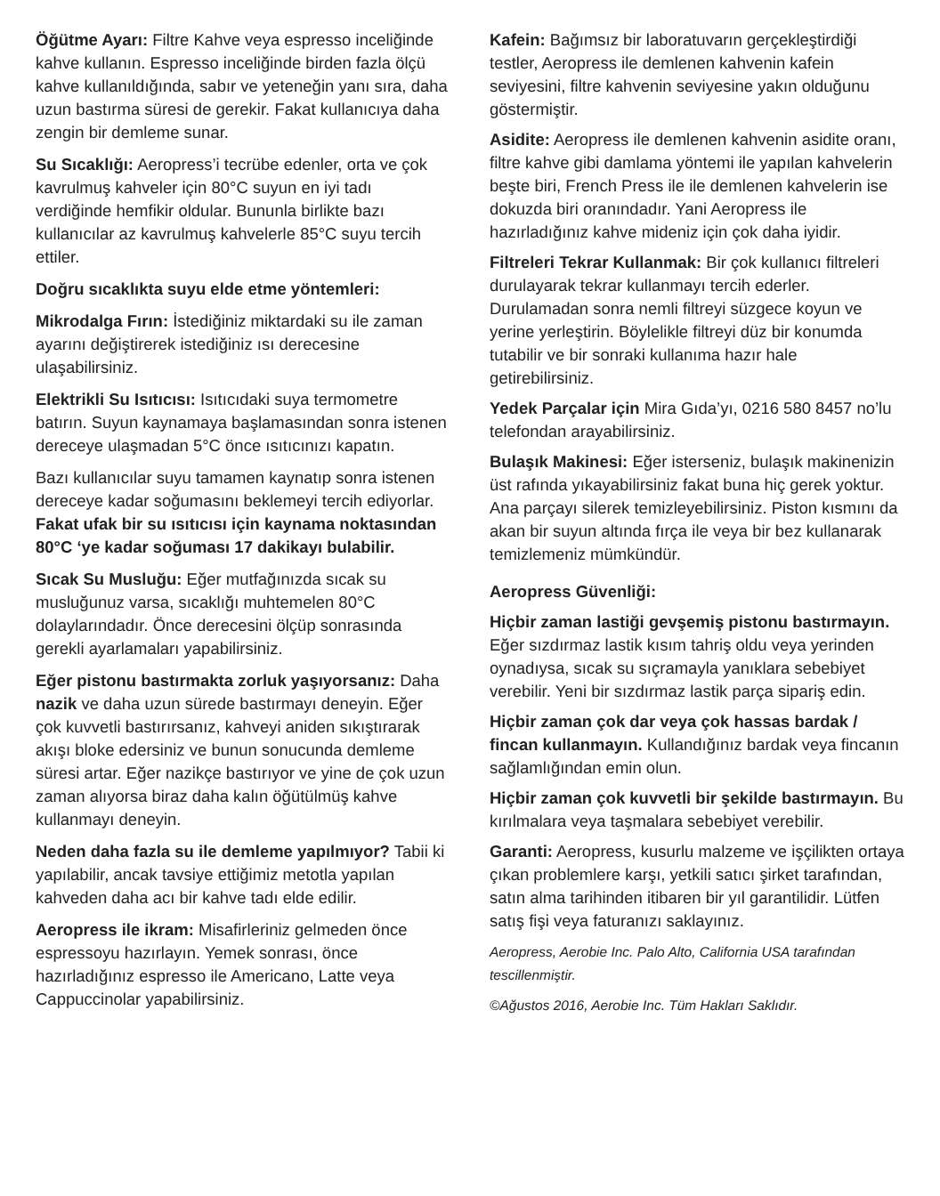Öğütme Ayarı: Filtre Kahve veya espresso inceliğinde kahve kullanın. Espresso inceliğinde birden fazla ölçü kahve kullanıldığında, sabır ve yeteneğin yanı sıra, daha uzun bastırma süresi de gerekir. Fakat kullanıcıya daha zengin bir demleme sunar.
Su Sıcaklığı: Aeropress’i tecrübe edenler, orta ve çok kavrulmuş kahveler için 80°C suyun en iyi tadı verdiğinde hemfikir oldular. Bununla birlikte bazı kullanıcılar az kavrulmuş kahvelerle 85°C suyu tercih ettiler.
Doğru sıcaklıkta suyu elde etme yöntemleri:
Mikrodalga Fırın: İstediğiniz miktardaki su ile zaman ayarını değiştirerek istediğiniz ısı derecesine ulaşabilirsiniz.
Elektrikli Su Isıtıcısı: Isıtıcıdaki suya termometre batırın. Suyun kaynamaya başlamasından sonra istenen dereceye ulaşmadan 5°C önce ısıtıcınızı kapatın.
Bazı kullanıcılar suyu tamamen kaynatıp sonra istenen dereceye kadar soğumasını beklemeyi tercih ediyorlar. Fakat ufak bir su ısıtıcısı için kaynama noktasından 80°C ‘ye kadar soğuması 17 dakikayı bulabilir.
Sıcak Su Musluğu: Eğer mutfağınızda sıcak su musluğunuz varsa, sıcaklığı muhtemelen 80°C dolaylarındadır. Önce derecesini ölçüp sonrasında gerekli ayarlamaları yapabilirsiniz.
Eğer pistonu bastırmakta zorluk yaşıyorsanız: Daha nazik ve daha uzun sürede bastırmayı deneyin. Eğer çok kuvvetli bastırırsanız, kahveyi aniden sıkıştırarak akışı bloke edersiniz ve bunun sonucunda demleme süresi artar. Eğer nazikçe bastırıyor ve yine de çok uzun zaman alıyorsa biraz daha kalın öğütülmüş kahve kullanmayı deneyin.
Neden daha fazla su ile demleme yapılmıyor? Tabii ki yapılabilir, ancak tavsiye ettiğimiz metotla yapılan kahveden daha acı bir kahve tadı elde edilir.
Aeropress ile ikram: Misafirleriniz gelmeden önce espressoyu hazırlayın. Yemek sonrası, önce hazırladığınız espresso ile Americano, Latte veya Cappuccinolar yapabilirsiniz.
Kafein: Bağımsız bir laboratuvarın gerçekleştirdiği testler, Aeropress ile demlenen kahvenin kafein seviyesini, filtre kahvenin seviyesine yakın olduğunu göstermiştir.
Asidite: Aeropress ile demlenen kahvenin asidite oranı, filtre kahve gibi damlama yöntemi ile yapılan kahvelerin beşte biri, French Press ile ile demlenen kahvelerin ise dokuzda biri oranındadır. Yani Aeropress ile hazırladığınız kahve mideniz için çok daha iyidir.
Filtreleri Tekrar Kullanmak: Bir çok kullanıcı filtreleri durulayarak tekrar kullanmayı tercih ederler. Durulamadan sonra nemli filtreyi süzgece koyun ve yerine yerleştirin. Böylelikle filtreyi düz bir konumda tutabilir ve bir sonraki kullanıma hazır hale getirebilirsiniz.
Yedek Parçalar için Mira Gıda’yı, 0216 580 8457 no’lu telefondan arayabilirsiniz.
Bulaşık Makinesi: Eğer isterseniz, bulaşık makinenizin üst rafında yıkayabilirsiniz fakat buna hiç gerek yoktur. Ana parçayı silerek temizleyebilirsiniz. Piston kısmını da akan bir suyun altında fırça ile veya bir bez kullanarak temizlemeniz mümkündür.
Aeropress Güvenliği:
Hiçbir zaman lastiği gevşemiş pistonu bastırmayın. Eğer sızdırmaz lastik kısım tahriş oldu veya yerinden oynadıysa, sıcak su sıçramayla yanıklara sebebiyet verebilir. Yeni bir sızdırmaz lastik parça sipariş edin.
Hiçbir zaman çok dar veya çok hassas bardak / fincan kullanmayın. Kullandığınız bardak veya fincanın sağlamlığından emin olun.
Hiçbir zaman çok kuvvetli bir şekilde bastırmayın. Bu kırılmalara veya taşmalara sebebiyet verebilir.
Garanti: Aeropress, kusurlu malzeme ve işçilikten ortaya çıkan problemlere karşı, yetkili satıcı şirket tarafından, satın alma tarihinden itibaren bir yıl garantilidir. Lütfen satış fişi veya faturanızı saklayınız.
Aeropress, Aerobie Inc. Palo Alto, California USA tarafından tescillenmiştir.
©Ağustos 2016, Aerobie Inc. Tüm Hakları Saklıdır.